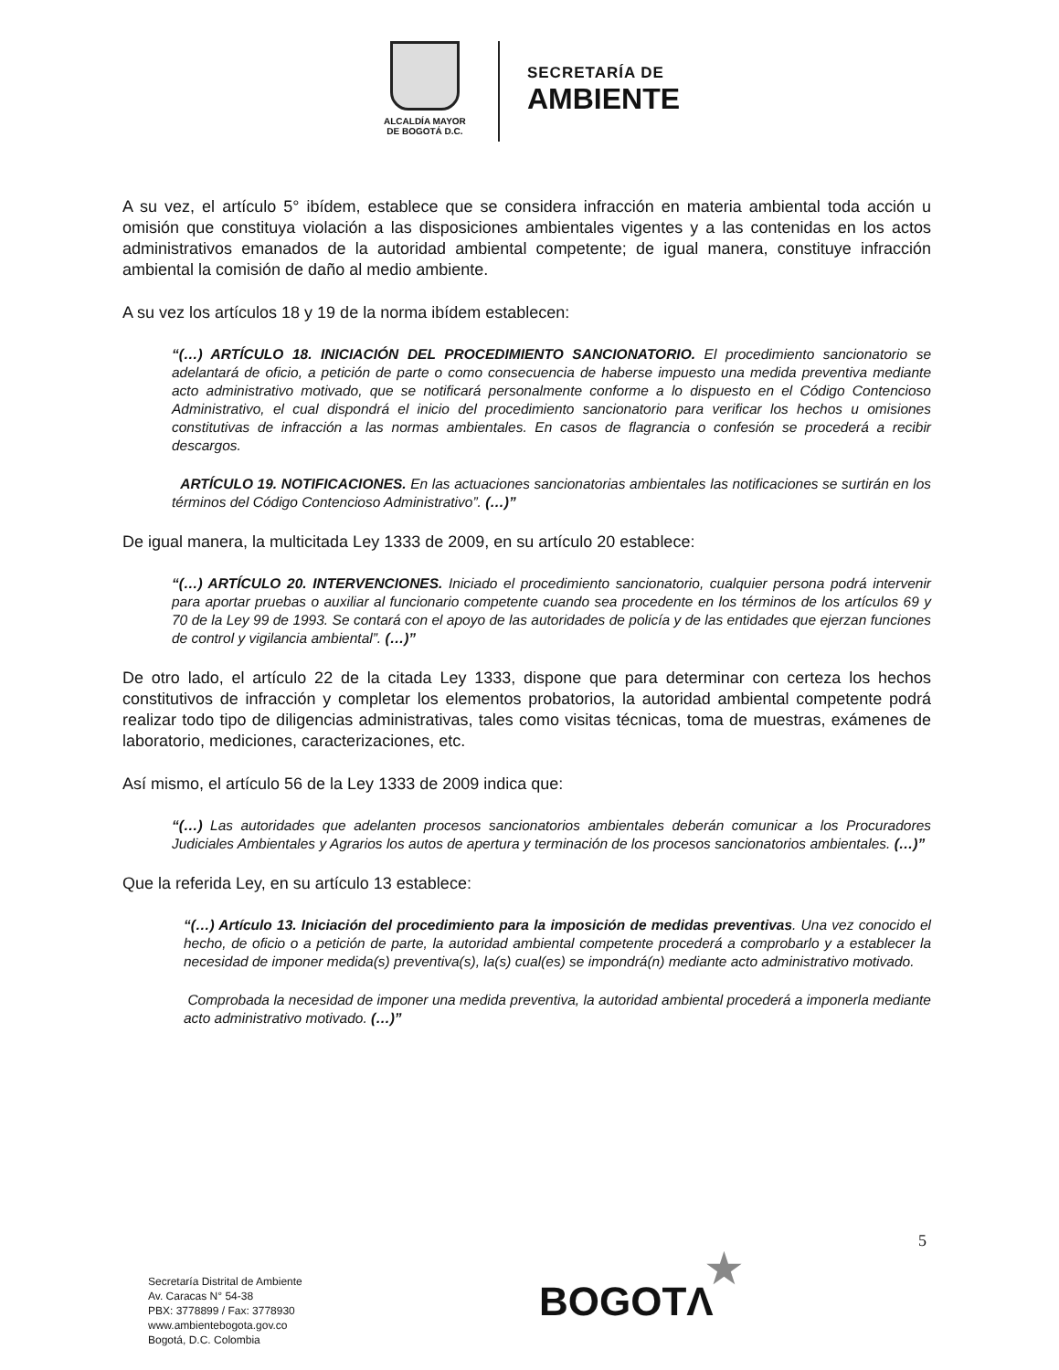ALCALDÍA MAYOR
DE BOGOTÁ D.C.
SECRETARÍA DE
AMBIENTE
A su vez, el artículo 5° ibídem, establece que se considera infracción en materia ambiental toda acción u omisión que constituya violación a las disposiciones ambientales vigentes y a las contenidas en los actos administrativos emanados de la autoridad ambiental competente; de igual manera, constituye infracción ambiental la comisión de daño al medio ambiente.
A su vez los artículos 18 y 19 de la norma ibídem establecen:
“(…) ARTÍCULO 18. INICIACIÓN DEL PROCEDIMIENTO SANCIONATORIO. El procedimiento sancionatorio se adelantará de oficio, a petición de parte o como consecuencia de haberse impuesto una medida preventiva mediante acto administrativo motivado, que se notificará personalmente conforme a lo dispuesto en el Código Contencioso Administrativo, el cual dispondrá el inicio del procedimiento sancionatorio para verificar los hechos u omisiones constitutivas de infracción a las normas ambientales. En casos de flagrancia o confesión se procederá a recibir descargos.
ARTÍCULO 19. NOTIFICACIONES. En las actuaciones sancionatorias ambientales las notificaciones se surtirán en los términos del Código Contencioso Administrativo”. (…)”
De igual manera, la multicitada Ley 1333 de 2009, en su artículo 20 establece:
“(…) ARTÍCULO 20. INTERVENCIONES. Iniciado el procedimiento sancionatorio, cualquier persona podrá intervenir para aportar pruebas o auxiliar al funcionario competente cuando sea procedente en los términos de los artículos 69 y 70 de la Ley 99 de 1993. Se contará con el apoyo de las autoridades de policía y de las entidades que ejerzan funciones de control y vigilancia ambiental”. (…)”
De otro lado, el artículo 22 de la citada Ley 1333, dispone que para determinar con certeza los hechos constitutivos de infracción y completar los elementos probatorios, la autoridad ambiental competente podrá realizar todo tipo de diligencias administrativas, tales como visitas técnicas, toma de muestras, exámenes de laboratorio, mediciones, caracterizaciones, etc.
Así mismo, el artículo 56 de la Ley 1333 de 2009 indica que:
“(…) Las autoridades que adelanten procesos sancionatorios ambientales deberán comunicar a los Procuradores Judiciales Ambientales y Agrarios los autos de apertura y terminación de los procesos sancionatorios ambientales. (…)”
Que la referida Ley, en su artículo 13 establece:
“(…) Artículo 13. Iniciación del procedimiento para la imposición de medidas preventivas. Una vez conocido el hecho, de oficio o a petición de parte, la autoridad ambiental competente procederá a comprobarlo y a establecer la necesidad de imponer medida(s) preventiva(s), la(s) cual(es) se impondrá(n) mediante acto administrativo motivado.
Comprobada la necesidad de imponer una medida preventiva, la autoridad ambiental procederá a imponerla mediante acto administrativo motivado. (…)”
5
Secretaría Distrital de Ambiente
Av. Caracas N° 54-38
PBX: 3778899 / Fax: 3778930
www.ambientebogota.gov.co
Bogotá, D.C. Colombia
★
BOGOTΛ